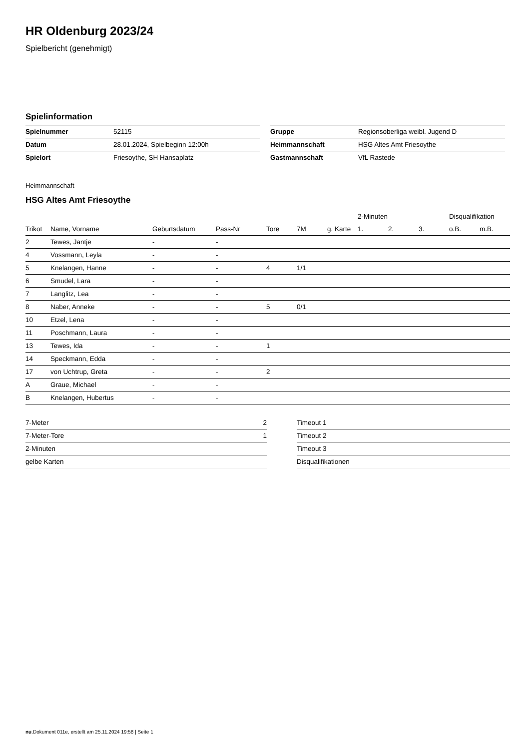HR Oldenburg 2023/24
Spielbericht (genehmigt)
Spielinformation
| Spielnummer | 52115 |
| Datum | 28.01.2024, Spielbeginn 12:00h |
| Spielort | Friesoythe, SH Hansaplatz |
| Gruppe | Regionsoberliga weibl. Jugend D |
| Heimmannschaft | HSG Altes Amt Friesoythe |
| Gastmannschaft | VfL Rastede |
Heimmannschaft
HSG Altes Amt Friesoythe
| | | | | | | | 2-Minuten | | | Disqualifikation | |
| --- | --- | --- | --- | --- | --- | --- | --- | --- | --- | --- | --- |
| Trikot | Name, Vorname | Geburtsdatum | Pass-Nr | Tore | 7M | g. Karte | 1. | 2. | 3. | o.B. | m.B. |
| 2 | Tewes, Jantje | - | - | | | | | | | | |
| 4 | Vossmann, Leyla | - | - | | | | | | | | |
| 5 | Knelangen, Hanne | - | - | 4 | 1/1 | | | | | | |
| 6 | Smudel, Lara | - | - | | | | | | | | |
| 7 | Langlitz, Lea | - | - | | | | | | | | |
| 8 | Naber, Anneke | - | - | 5 | 0/1 | | | | | | |
| 10 | Etzel, Lena | - | - | | | | | | | | |
| 11 | Poschmann, Laura | - | - | | | | | | | | |
| 13 | Tewes, Ida | - | - | 1 | | | | | | | |
| 14 | Speckmann, Edda | - | - | | | | | | | | |
| 17 | von Uchtrup, Greta | - | - | 2 | | | | | | | |
| A | Graue, Michael | - | - | | | | | | | | |
| B | Knelangen, Hubertus | - | - | | | | | | | | |
| 7-Meter | 2 |
| 7-Meter-Tore | 1 |
| 2-Minuten | |
| gelbe Karten | |
| Timeout 1 |
| Timeout 2 |
| Timeout 3 |
| Disqualifikationen |
nu.Dokument 011e, erstellt am 25.11.2024 19:58 | Seite 1